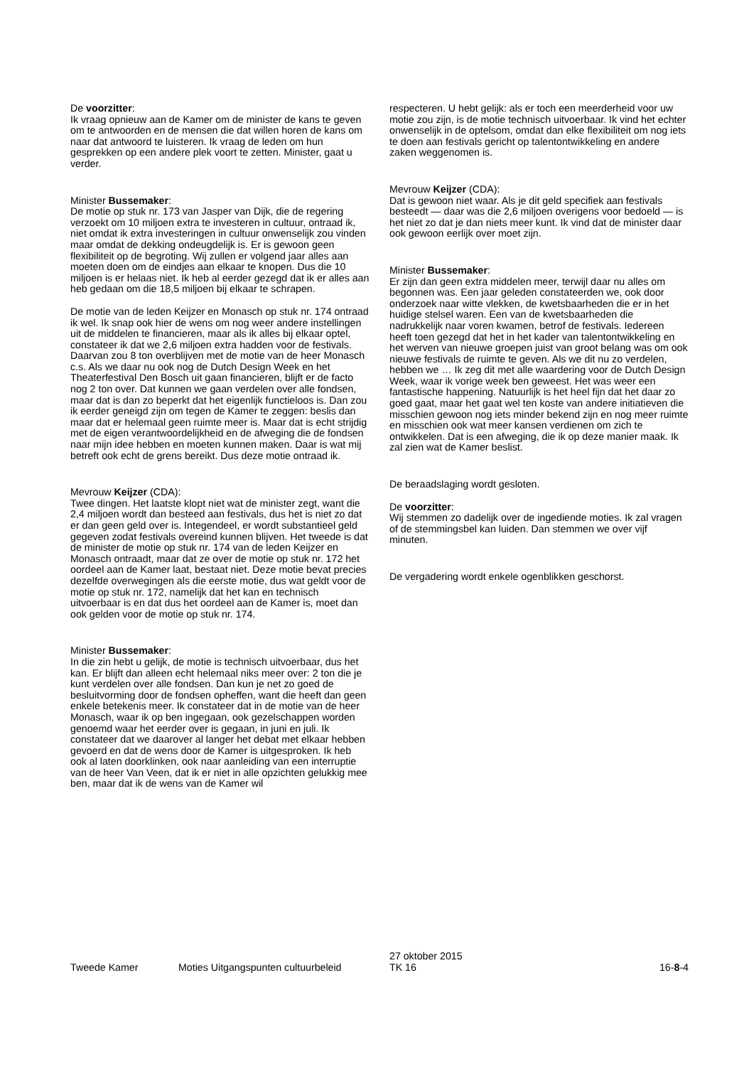De voorzitter:
Ik vraag opnieuw aan de Kamer om de minister de kans te geven om te antwoorden en de mensen die dat willen horen de kans om naar dat antwoord te luisteren. Ik vraag de leden om hun gesprekken op een andere plek voort te zetten. Minister, gaat u verder.
Minister Bussemaker:
De motie op stuk nr. 173 van Jasper van Dijk, die de regering verzoekt om 10 miljoen extra te investeren in cultuur, ontraad ik, niet omdat ik extra investeringen in cultuur onwenselijk zou vinden maar omdat de dekking ondeugdelijk is. Er is gewoon geen flexibiliteit op de begroting. Wij zullen er volgend jaar alles aan moeten doen om de eindjes aan elkaar te knopen. Dus die 10 miljoen is er helaas niet. Ik heb al eerder gezegd dat ik er alles aan heb gedaan om die 18,5 miljoen bij elkaar te schrapen.
De motie van de leden Keijzer en Monasch op stuk nr. 174 ontraad ik wel. Ik snap ook hier de wens om nog weer andere instellingen uit de middelen te financieren, maar als ik alles bij elkaar optel, constateer ik dat we 2,6 miljoen extra hadden voor de festivals. Daarvan zou 8 ton overblijven met de motie van de heer Monasch c.s. Als we daar nu ook nog de Dutch Design Week en het Theaterfestival Den Bosch uit gaan financieren, blijft er de facto nog 2 ton over. Dat kunnen we gaan verdelen over alle fondsen, maar dat is dan zo beperkt dat het eigenlijk functieloos is. Dan zou ik eerder geneigd zijn om tegen de Kamer te zeggen: beslis dan maar dat er helemaal geen ruimte meer is. Maar dat is echt strijdig met de eigen verantwoordelijkheid en de afweging die de fondsen naar mijn idee hebben en moeten kunnen maken. Daar is wat mij betreft ook echt de grens bereikt. Dus deze motie ontraad ik.
Mevrouw Keijzer (CDA):
Twee dingen. Het laatste klopt niet wat de minister zegt, want die 2,4 miljoen wordt dan besteed aan festivals, dus het is niet zo dat er dan geen geld over is. Integendeel, er wordt substantieel geld gegeven zodat festivals overeind kunnen blijven. Het tweede is dat de minister de motie op stuk nr. 174 van de leden Keijzer en Monasch ontraadt, maar dat ze over de motie op stuk nr. 172 het oordeel aan de Kamer laat, bestaat niet. Deze motie bevat precies dezelfde overwegingen als die eerste motie, dus wat geldt voor de motie op stuk nr. 172, namelijk dat het kan en technisch uitvoerbaar is en dat dus het oordeel aan de Kamer is, moet dan ook gelden voor de motie op stuk nr. 174.
Minister Bussemaker:
In die zin hebt u gelijk, de motie is technisch uitvoerbaar, dus het kan. Er blijft dan alleen echt helemaal niks meer over: 2 ton die je kunt verdelen over alle fondsen. Dan kun je net zo goed de besluitvorming door de fondsen opheffen, want die heeft dan geen enkele betekenis meer. Ik constateer dat in de motie van de heer Monasch, waar ik op ben ingegaan, ook gezelschappen worden genoemd waar het eerder over is gegaan, in juni en juli. Ik constateer dat we daarover al langer het debat met elkaar hebben gevoerd en dat de wens door de Kamer is uitgesproken. Ik heb ook al laten doorklinken, ook naar aanleiding van een interruptie van de heer Van Veen, dat ik er niet in alle opzichten gelukkig mee ben, maar dat ik de wens van de Kamer wil
respecteren. U hebt gelijk: als er toch een meerderheid voor uw motie zou zijn, is de motie technisch uitvoerbaar. Ik vind het echter onwenselijk in de optelsom, omdat dan elke flexibiliteit om nog iets te doen aan festivals gericht op talentontwikkeling en andere zaken weggenomen is.
Mevrouw Keijzer (CDA):
Dat is gewoon niet waar. Als je dit geld specifiek aan festivals besteedt — daar was die 2,6 miljoen overigens voor bedoeld — is het niet zo dat je dan niets meer kunt. Ik vind dat de minister daar ook gewoon eerlijk over moet zijn.
Minister Bussemaker:
Er zijn dan geen extra middelen meer, terwijl daar nu alles om begonnen was. Een jaar geleden constateerden we, ook door onderzoek naar witte vlekken, de kwetsbaarheden die er in het huidige stelsel waren. Een van de kwetsbaarheden die nadrukkelijk naar voren kwamen, betrof de festivals. Iedereen heeft toen gezegd dat het in het kader van talentontwikkeling en het werven van nieuwe groepen juist van groot belang was om ook nieuwe festivals de ruimte te geven. Als we dit nu zo verdelen, hebben we … Ik zeg dit met alle waardering voor de Dutch Design Week, waar ik vorige week ben geweest. Het was weer een fantastische happening. Natuurlijk is het heel fijn dat het daar zo goed gaat, maar het gaat wel ten koste van andere initiatieven die misschien gewoon nog iets minder bekend zijn en nog meer ruimte en misschien ook wat meer kansen verdienen om zich te ontwikkelen. Dat is een afweging, die ik op deze manier maak. Ik zal zien wat de Kamer beslist.
De beraadslaging wordt gesloten.
De voorzitter:
Wij stemmen zo dadelijk over de ingediende moties. Ik zal vragen of de stemmingsbel kan luiden. Dan stemmen we over vijf minuten.
De vergadering wordt enkele ogenblikken geschorst.
Tweede Kamer
Moties Uitgangspunten cultuurbeleid
27 oktober 2015
TK 16
16-8-4